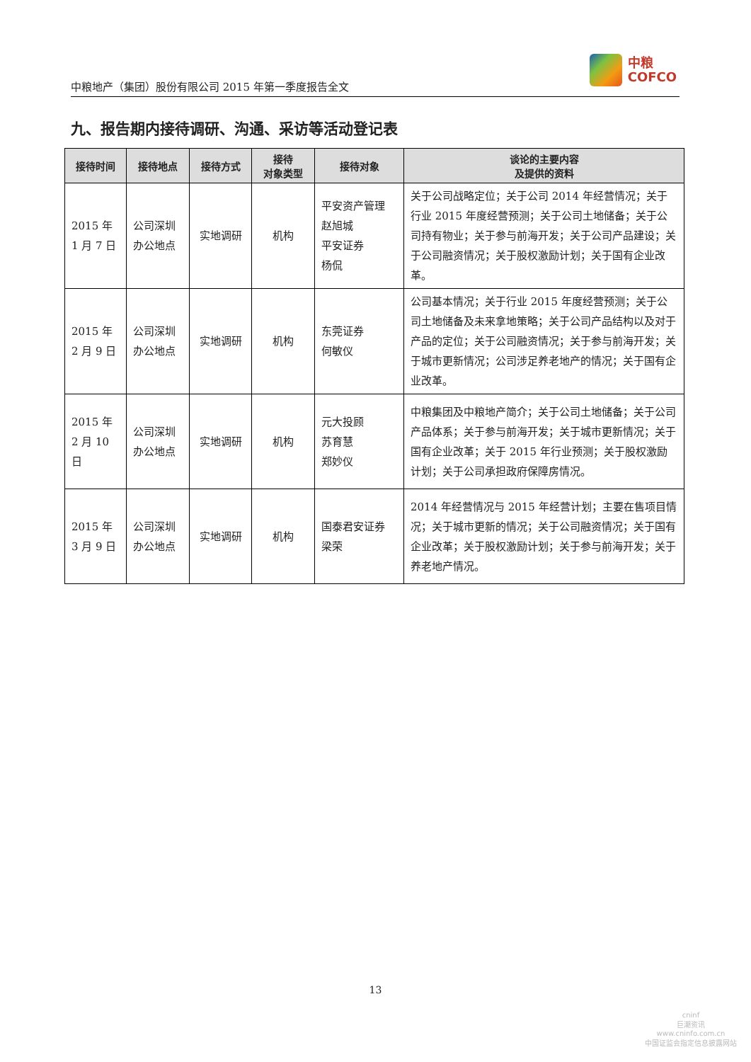中粮地产（集团）股份有限公司 2015 年第一季度报告全文
中粮
COFCO
九、报告期内接待调研、沟通、采访等活动登记表
| 接待时间 | 接待地点 | 接待方式 | 接待 对象类型 | 接待对象 | 谈论的主要内容 及提供的资料 |
| --- | --- | --- | --- | --- | --- |
| 2015 年 1 月 7 日 | 公司深圳办公地点 | 实地调研 | 机构 | 平安资产管理 赵旭城 平安证券 杨侃 | 关于公司战略定位；关于公司 2014 年经营情况；关于行业 2015 年度经营预测；关于公司土地储备；关于公司持有物业；关于参与前海开发；关于公司产品建设；关于公司融资情况；关于股权激励计划；关于国有企业改革。 |
| 2015 年 2 月 9 日 | 公司深圳办公地点 | 实地调研 | 机构 | 东莞证券 何敏仪 | 公司基本情况；关于行业 2015 年度经营预测；关于公司土地储备及未来拿地策略；关于公司产品结构以及对于产品的定位；关于公司融资情况；关于参与前海开发；关于城市更新情况；公司涉足养老地产的情况；关于国有企业改革。 |
| 2015 年 2 月 10 日 | 公司深圳办公地点 | 实地调研 | 机构 | 元大投顾 苏育慧 郑妙仪 | 中粮集团及中粮地产简介；关于公司土地储备；关于公司产品体系；关于参与前海开发；关于城市更新情况；关于国有企业改革；关于 2015 年行业预测；关于股权激励计划；关于公司承担政府保障房情况。 |
| 2015 年 3 月 9 日 | 公司深圳办公地点 | 实地调研 | 机构 | 国泰君安证券 梁荣 | 2014 年经营情况与 2015 年经营计划；主要在售项目情况；关于城市更新的情况；关于公司融资情况；关于国有企业改革；关于股权激励计划；关于参与前海开发；关于养老地产情况。 |
13
cninf
巨潮资讯
www.cninfo.com.cn
中国证监会指定信息披露网站